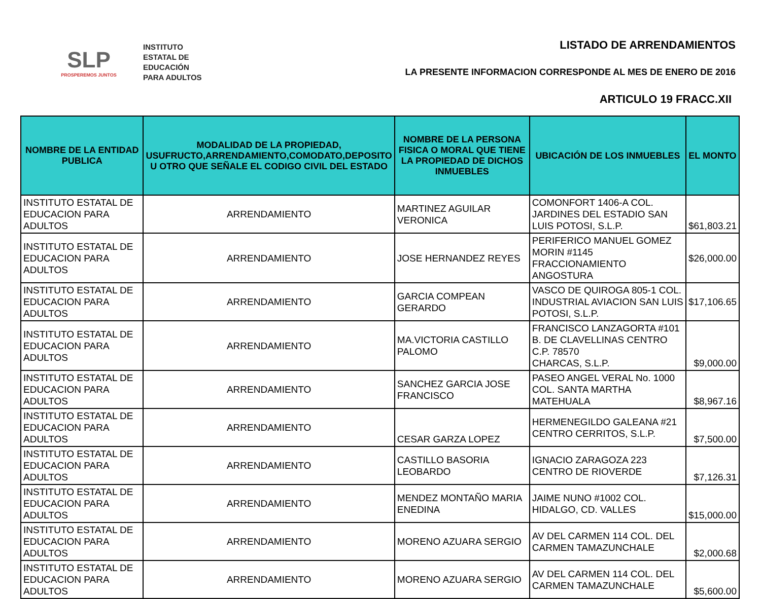SLP
PROSPEREMOS JUNTOS
INSTITUTO
ESTATAL DE
EDUCACIÓN
PARA ADULTOS
LISTADO DE ARRENDAMIENTOS
LA PRESENTE INFORMACION CORRESPONDE AL MES DE ENERO DE 2016
ARTICULO 19 FRACC.XII
| NOMBRE DE LA ENTIDAD PUBLICA | MODALIDAD DE LA PROPIEDAD, USUFRUCTO,ARRENDAMIENTO,COMODATO,DEPOSITO U OTRO QUE SEÑALE EL CODIGO CIVIL DEL ESTADO | NOMBRE DE LA PERSONA FISICA O MORAL QUE TIENE LA PROPIEDAD DE DICHOS INMUEBLES | UBICACIÓN DE LOS INMUEBLES | EL MONTO |
| --- | --- | --- | --- | --- |
| INSTITUTO ESTATAL DE EDUCACION PARA ADULTOS | ARRENDAMIENTO | MARTINEZ AGUILAR VERONICA | COMONFORT 1406-A COL. JARDINES DEL ESTADIO SAN LUIS POTOSI, S.L.P. | $61,803.21 |
| INSTITUTO ESTATAL DE EDUCACION PARA ADULTOS | ARRENDAMIENTO | JOSE HERNANDEZ REYES | PERIFERICO MANUEL GOMEZ MORIN #1145 FRACCIONAMIENTO ANGOSTURA | $26,000.00 |
| INSTITUTO ESTATAL DE EDUCACION PARA ADULTOS | ARRENDAMIENTO | GARCIA COMPEAN GERARDO | VASCO DE QUIROGA 805-1 COL. INDUSTRIAL AVIACION SAN LUIS POTOSI, S.L.P. | $17,106.65 |
| INSTITUTO ESTATAL DE EDUCACION PARA ADULTOS | ARRENDAMIENTO | MA.VICTORIA CASTILLO PALOMO | FRANCISCO LANZAGORTA #101 B. DE CLAVELLINAS CENTRO C.P. 78570 CHARCAS, S.L.P. | $9,000.00 |
| INSTITUTO ESTATAL DE EDUCACION PARA ADULTOS | ARRENDAMIENTO | SANCHEZ GARCIA JOSE FRANCISCO | PASEO ANGEL VERAL No. 1000 COL. SANTA MARTHA MATEHUALA | $8,967.16 |
| INSTITUTO ESTATAL DE EDUCACION PARA ADULTOS | ARRENDAMIENTO | CESAR GARZA LOPEZ | HERMENEGILDO GALEANA #21 CENTRO CERRITOS, S.L.P. | $7,500.00 |
| INSTITUTO ESTATAL DE EDUCACION PARA ADULTOS | ARRENDAMIENTO | CASTILLO BASORIA LEOBARDO | IGNACIO ZARAGOZA 223 CENTRO DE RIOVERDE | $7,126.31 |
| INSTITUTO ESTATAL DE EDUCACION PARA ADULTOS | ARRENDAMIENTO | MENDEZ MONTAÑO MARIA ENEDINA | JAIME NUNO #1002 COL. HIDALGO, CD. VALLES | $15,000.00 |
| INSTITUTO ESTATAL DE EDUCACION PARA ADULTOS | ARRENDAMIENTO | MORENO AZUARA SERGIO | AV DEL CARMEN 114 COL. DEL CARMEN TAMAZUNCHALE | $2,000.68 |
| INSTITUTO ESTATAL DE EDUCACION PARA ADULTOS | ARRENDAMIENTO | MORENO AZUARA SERGIO | AV DEL CARMEN 114 COL. DEL CARMEN TAMAZUNCHALE | $5,600.00 |